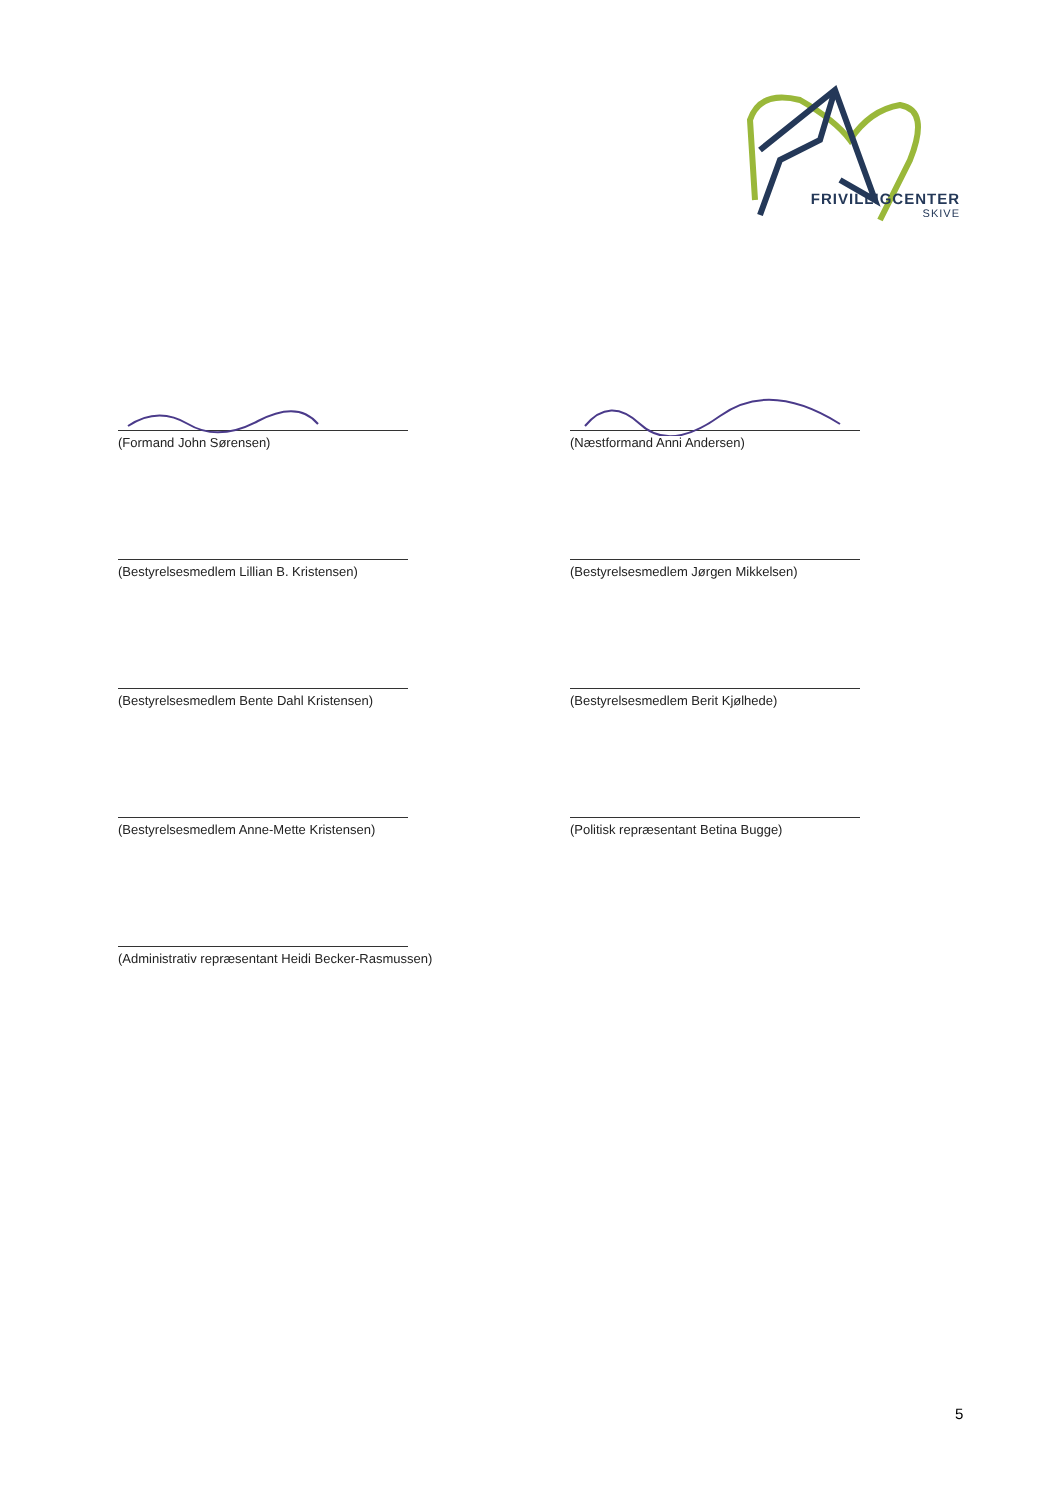FRIVILLIGCENTER
SKIVE
(Formand John Sørensen)
(Næstformand Anni Andersen)
(Bestyrelsesmedlem Lillian B. Kristensen)
(Bestyrelsesmedlem Jørgen Mikkelsen)
(Bestyrelsesmedlem Bente Dahl Kristensen)
(Bestyrelsesmedlem Berit Kjølhede)
(Bestyrelsesmedlem Anne-Mette Kristensen)
(Politisk repræsentant Betina Bugge)
(Administrativ repræsentant Heidi Becker-Rasmussen)
5